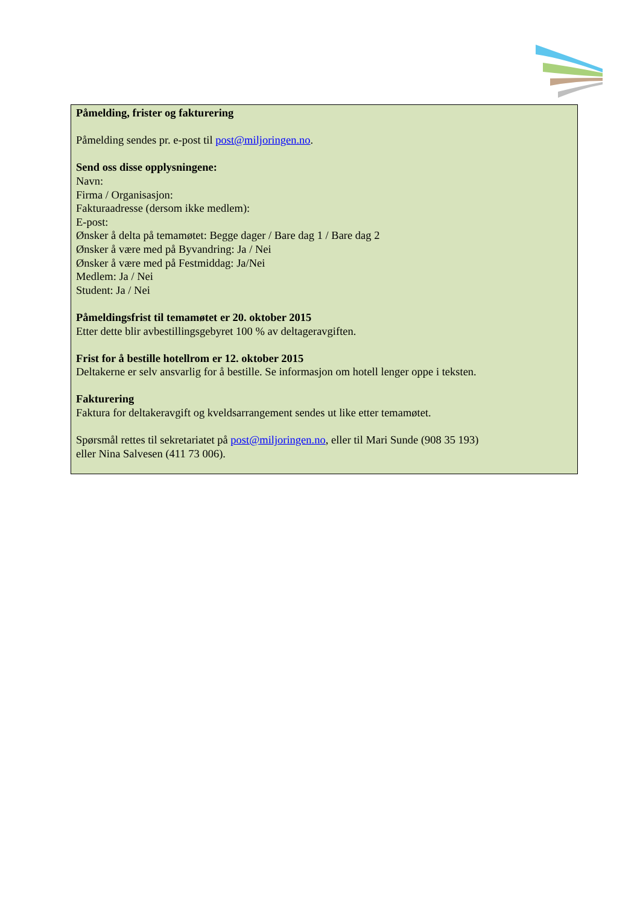Påmelding, frister og fakturering
Påmelding sendes pr. e-post til post@miljoringen.no.
Send oss disse opplysningene:
Navn:
Firma / Organisasjon:
Fakturaadresse (dersom ikke medlem):
E-post:
Ønsker å delta på temamøtet: Begge dager / Bare dag 1 / Bare dag 2
Ønsker å være med på Byvandring: Ja / Nei
Ønsker å være med på Festmiddag: Ja/Nei
Medlem: Ja / Nei
Student: Ja / Nei
Påmeldingsfrist til temamøtet er 20. oktober 2015
Etter dette blir avbestillingsgebyret 100 % av deltageravgiften.
Frist for å bestille hotellrom er 12. oktober 2015
Deltakerne er selv ansvarlig for å bestille. Se informasjon om hotell lenger oppe i teksten.
Fakturering
Faktura for deltakeravgift og kveldsarrangement sendes ut like etter temamøtet.
Spørsmål rettes til sekretariatet på post@miljoringen.no, eller til Mari Sunde (908 35 193)
eller Nina Salvesen (411 73 006).